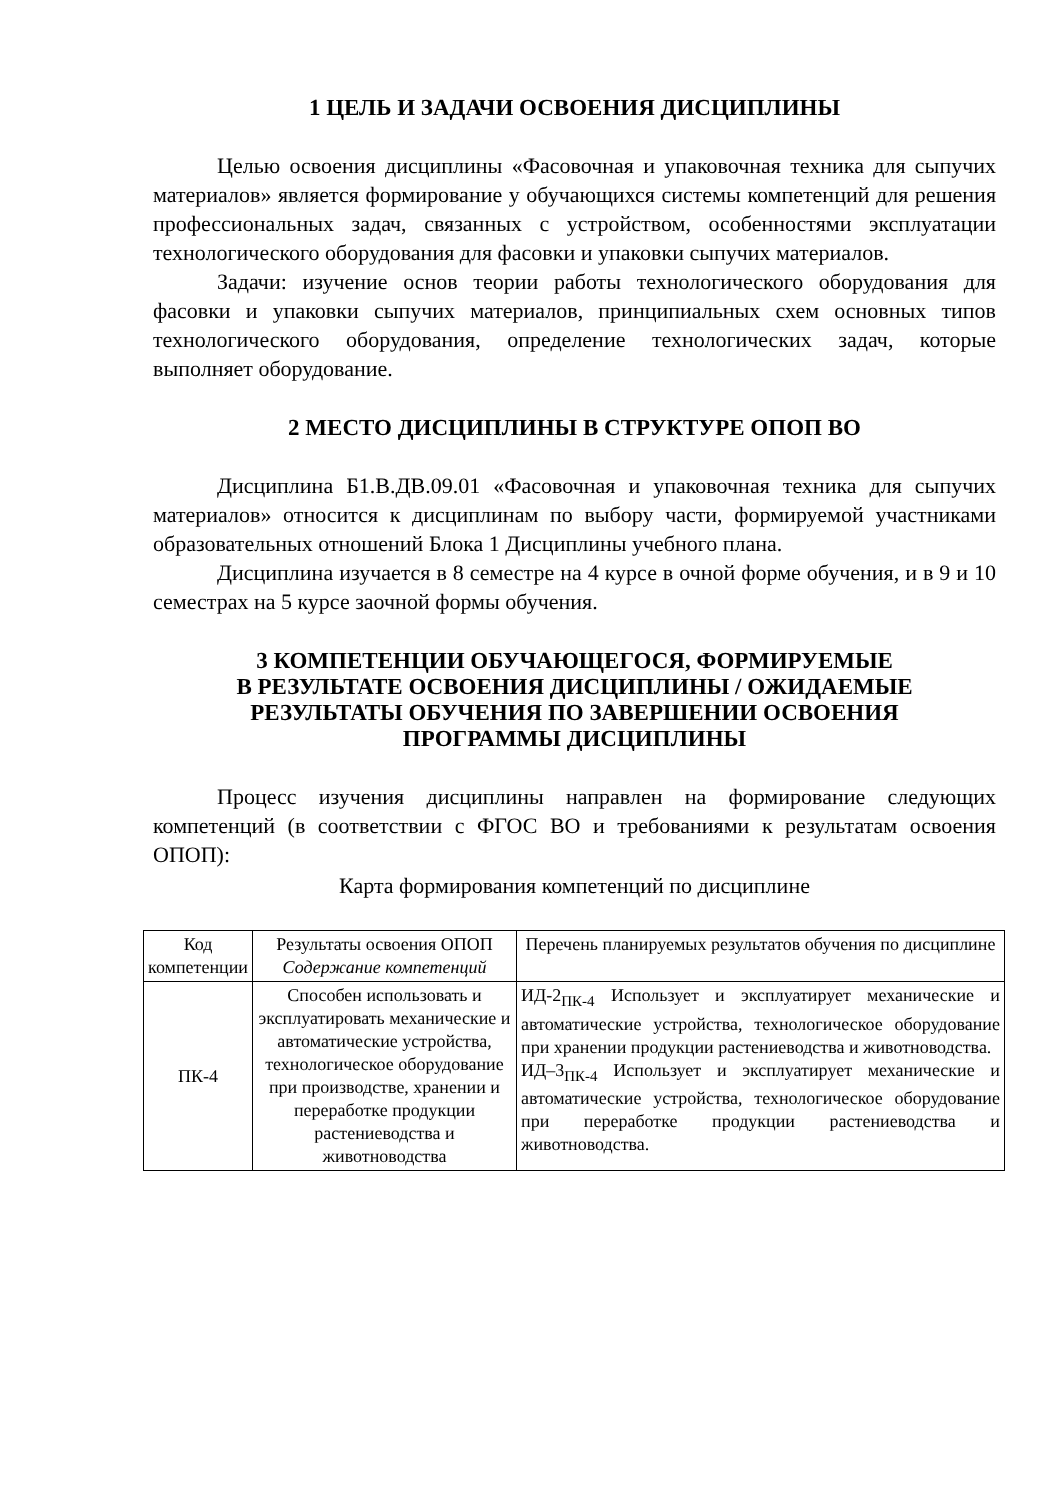1 ЦЕЛЬ И ЗАДАЧИ ОСВОЕНИЯ ДИСЦИПЛИНЫ
Целью освоения дисциплины «Фасовочная и упаковочная техника для сыпучих материалов» является формирование у обучающихся системы компетенций для решения профессиональных задач, связанных с устройством, особенностями эксплуатации технологического оборудования для фасовки и упаковки сыпучих материалов.
Задачи: изучение основ теории работы технологического оборудования для фасовки и упаковки сыпучих материалов, принципиальных схем основных типов технологического оборудования, определение технологических задач, которые выполняет оборудование.
2 МЕСТО ДИСЦИПЛИНЫ В СТРУКТУРЕ ОПОП ВО
Дисциплина Б1.В.ДВ.09.01 «Фасовочная и упаковочная техника для сыпучих материалов» относится к дисциплинам по выбору части, формируемой участниками образовательных отношений Блока 1 Дисциплины учебного плана.
Дисциплина изучается в 8 семестре на 4 курсе в очной форме обучения, и в 9 и 10 семестрах на 5 курсе заочной формы обучения.
3 КОМПЕТЕНЦИИ ОБУЧАЮЩЕГОСЯ, ФОРМИРУЕМЫЕ
В РЕЗУЛЬТАТЕ ОСВОЕНИЯ ДИСЦИПЛИНЫ / ОЖИДАЕМЫЕ
РЕЗУЛЬТАТЫ ОБУЧЕНИЯ ПО ЗАВЕРШЕНИИ ОСВОЕНИЯ
ПРОГРАММЫ ДИСЦИПЛИНЫ
Процесс изучения дисциплины направлен на формирование следующих компетенций (в соответствии с ФГОС ВО и требованиями к результатам освоения ОПОП):
Карта формирования компетенций по дисциплине
| Код компетенции | Результаты освоения ОПОП Содержание компетенций | Перечень планируемых результатов обучения по дисциплине |
| --- | --- | --- |
| ПК-4 | Способен использовать и эксплуатировать механические и автоматические устройства, технологическое оборудование при производстве, хранении и переработке продукции растениеводства и животноводства | ИД-2<sub>ПК-4</sub> Использует и эксплуатирует механические и автоматические устройства, технологическое оборудование при хранении продукции растениеводства и животноводства. ИД–3<sub>ПК-4</sub> Использует и эксплуатирует механические и автоматические устройства, технологическое оборудование при переработке продукции растениеводства и животноводства. |